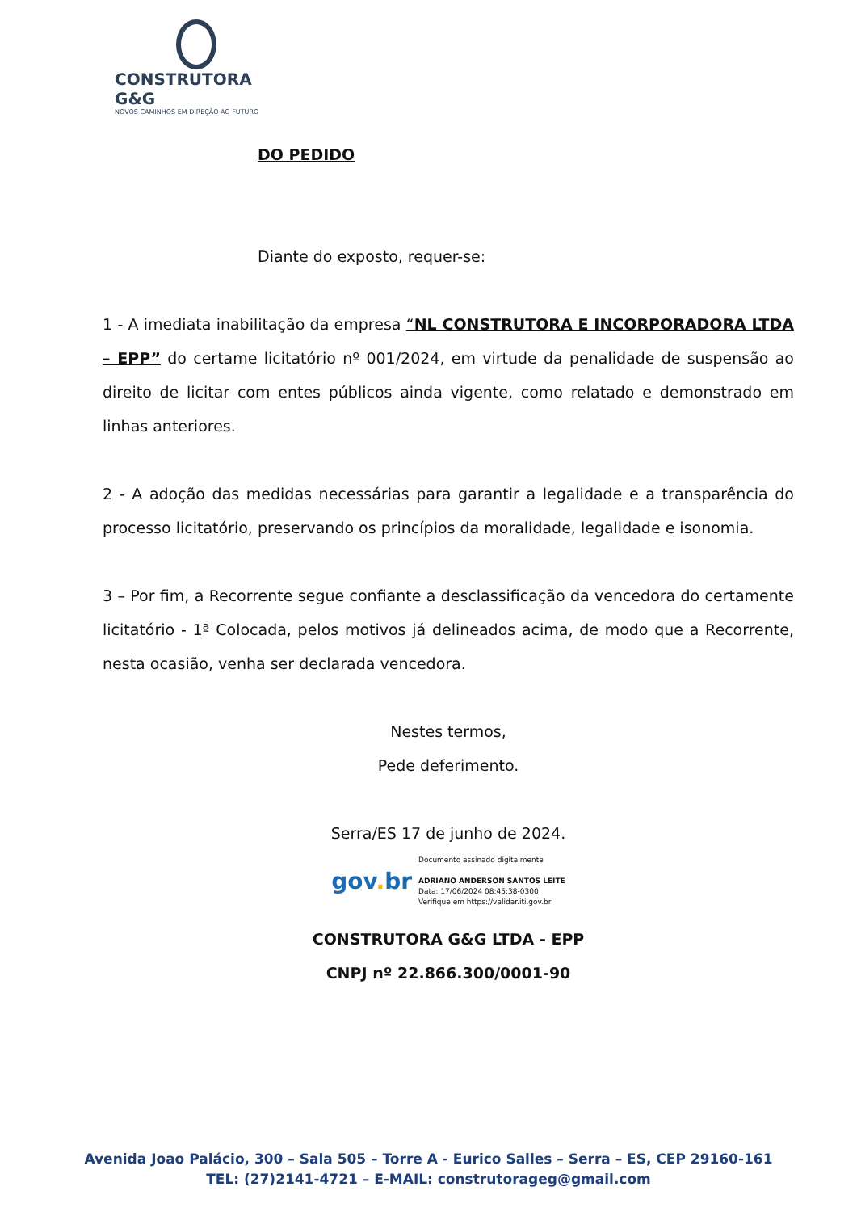CONSTRUTORA G&G
NOVOS CAMINHOS EM DIREÇÃO AO FUTURO
DO PEDIDO
Diante do exposto, requer-se:
1 - A imediata inabilitação da empresa “NL CONSTRUTORA E INCORPORADORA LTDA – EPP” do certame licitatório nº 001/2024, em virtude da penalidade de suspensão ao direito de licitar com entes públicos ainda vigente, como relatado e demonstrado em linhas anteriores.
2 - A adoção das medidas necessárias para garantir a legalidade e a transparência do processo licitatório, preservando os princípios da moralidade, legalidade e isonomia.
3 – Por fim, a Recorrente segue confiante a desclassificação da vencedora do certamente licitatório - 1ª Colocada, pelos motivos já delineados acima, de modo que a Recorrente, nesta ocasião, venha ser declarada vencedora.
Nestes termos,
Pede deferimento.
Serra/ES 17 de junho de 2024.
gov. br
Documento assinado digitalmente
ADRIANO ANDERSON SANTOS LEITE
Data: 17/06/2024 08:45:38-0300
Verifique em https://validar.iti.gov.br
CONSTRUTORA G&G LTDA - EPP
CNPJ nº 22.866.300/0001-90
Avenida Joao Palácio, 300 – Sala 505 – Torre A - Eurico Salles – Serra – ES, CEP 29160-161
TEL: (27)2141-4721 – E-MAIL: construtorageg@gmail.com